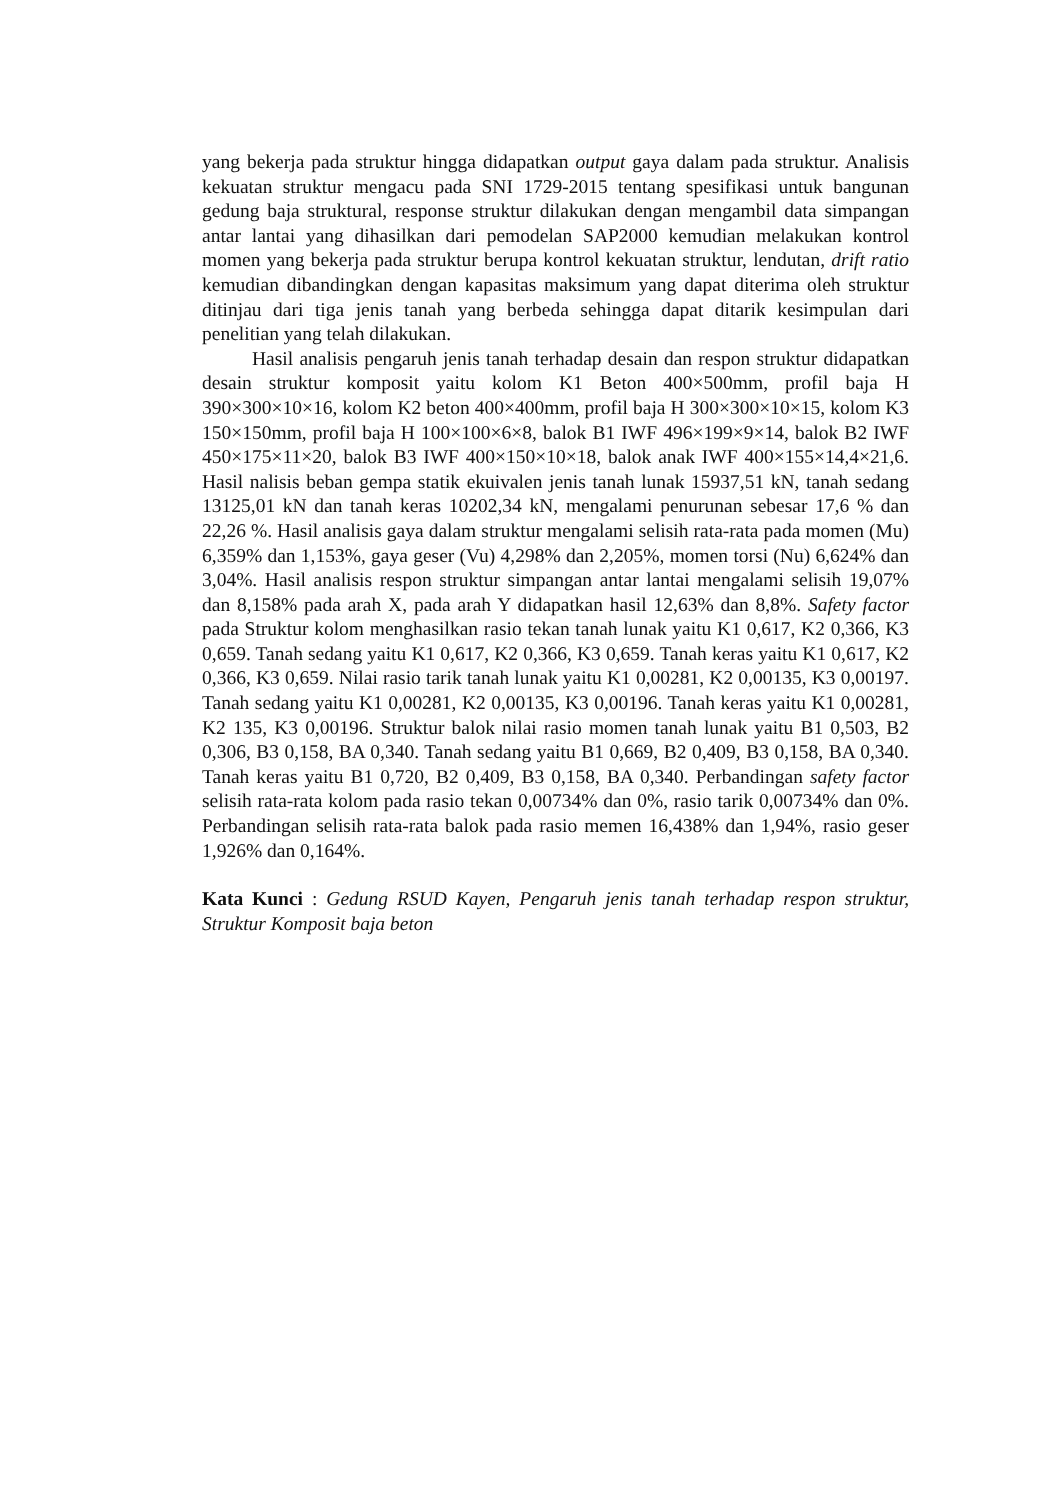yang bekerja pada struktur hingga didapatkan output gaya dalam pada struktur. Analisis kekuatan struktur mengacu pada SNI 1729-2015 tentang spesifikasi untuk bangunan gedung baja struktural, response struktur dilakukan dengan mengambil data simpangan antar lantai yang dihasilkan dari pemodelan SAP2000 kemudian melakukan kontrol momen yang bekerja pada struktur berupa kontrol kekuatan struktur, lendutan, drift ratio kemudian dibandingkan dengan kapasitas maksimum yang dapat diterima oleh struktur ditinjau dari tiga jenis tanah yang berbeda sehingga dapat ditarik kesimpulan dari penelitian yang telah dilakukan.
Hasil analisis pengaruh jenis tanah terhadap desain dan respon struktur didapatkan desain struktur komposit yaitu kolom K1 Beton 400×500mm, profil baja H 390×300×10×16, kolom K2 beton 400×400mm, profil baja H 300×300×10×15, kolom K3 150×150mm, profil baja H 100×100×6×8, balok B1 IWF 496×199×9×14, balok B2 IWF 450×175×11×20, balok B3 IWF 400×150×10×18, balok anak IWF 400×155×14,4×21,6. Hasil nalisis beban gempa statik ekuivalen jenis tanah lunak 15937,51 kN, tanah sedang 13125,01 kN dan tanah keras 10202,34 kN, mengalami penurunan sebesar 17,6 % dan 22,26 %. Hasil analisis gaya dalam struktur mengalami selisih rata-rata pada momen (Mu) 6,359% dan 1,153%, gaya geser (Vu) 4,298% dan 2,205%, momen torsi (Nu) 6,624% dan 3,04%. Hasil analisis respon struktur simpangan antar lantai mengalami selisih 19,07% dan 8,158% pada arah X, pada arah Y didapatkan hasil 12,63% dan 8,8%. Safety factor pada Struktur kolom menghasilkan rasio tekan tanah lunak yaitu K1 0,617, K2 0,366, K3 0,659. Tanah sedang yaitu K1 0,617, K2 0,366, K3 0,659. Tanah keras yaitu K1 0,617, K2 0,366, K3 0,659. Nilai rasio tarik tanah lunak yaitu K1 0,00281, K2 0,00135, K3 0,00197. Tanah sedang yaitu K1 0,00281, K2 0,00135, K3 0,00196. Tanah keras yaitu K1 0,00281, K2 135, K3 0,00196. Struktur balok nilai rasio momen tanah lunak yaitu B1 0,503, B2 0,306, B3 0,158, BA 0,340. Tanah sedang yaitu B1 0,669, B2 0,409, B3 0,158, BA 0,340. Tanah keras yaitu B1 0,720, B2 0,409, B3 0,158, BA 0,340. Perbandingan safety factor selisih rata-rata kolom pada rasio tekan 0,00734% dan 0%, rasio tarik 0,00734% dan 0%. Perbandingan selisih rata-rata balok pada rasio memen 16,438% dan 1,94%, rasio geser 1,926% dan 0,164%.
Kata Kunci : Gedung RSUD Kayen, Pengaruh jenis tanah terhadap respon struktur, Struktur Komposit baja beton